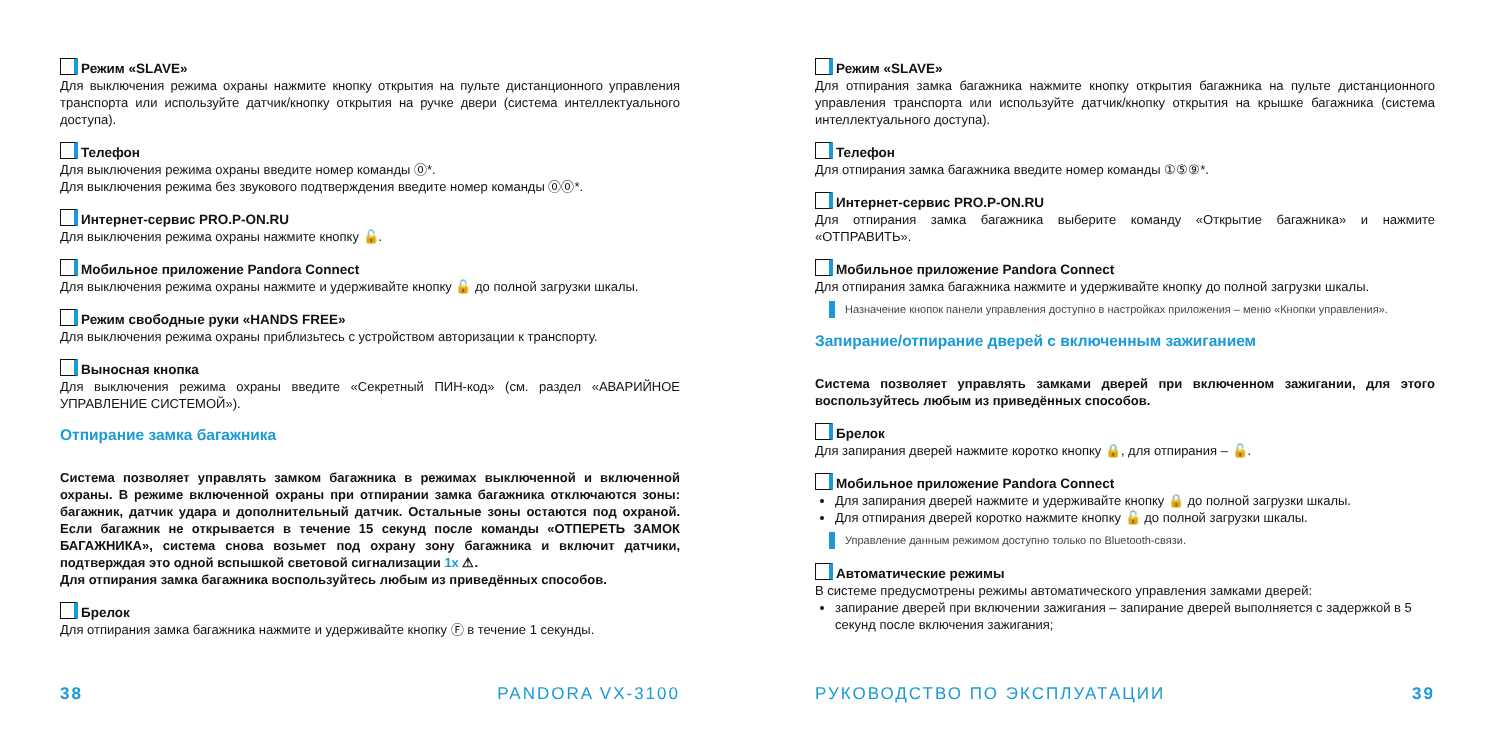Режим «SLAVE»
Для выключения режима охраны нажмите кнопку открытия на пульте дистанционного управления транспорта или используйте датчик/кнопку открытия на ручке двери (система интеллектуального доступа).
Телефон
Для выключения режима охраны введите номер команды ⓪*.
Для выключения режима без звукового подтверждения введите номер команды ⓪⓪*.
Интернет-сервис PRO.P-ON.RU
Для выключения режима охраны нажмите кнопку 🔓.
Мобильное приложение Pandora Connect
Для выключения режима охраны нажмите и удерживайте кнопку 🔓 до полной загрузки шкалы.
Режим свободные руки «HANDS FREE»
Для выключения режима охраны приблизьтесь с устройством авторизации к транспорту.
Выносная кнопка
Для выключения режима охраны введите «Секретный ПИН-код» (см. раздел «АВАРИЙНОЕ УПРАВЛЕНИЕ СИСТЕМОЙ»).
Отпирание замка багажника
Система позволяет управлять замком багажника в режимах выключенной и включенной охраны. В режиме включенной охраны при отпирании замка багажника отключаются зоны: багажник, датчик удара и дополнительный датчик. Остальные зоны остаются под охраной. Если багажник не открывается в течение 15 секунд после команды «ОТПЕРЕТЬ ЗАМОК БАГАЖНИКА», система снова возьмет под охрану зону багажника и включит датчики, подтверждая это одной вспышкой световой сигнализации 1x ⚠.
Для отпирания замка багажника воспользуйтесь любым из приведённых способов.
Брелок
Для отпирания замка багажника нажмите и удерживайте кнопку Ⓕ в течение 1 секунды.
38 PANDORA VX-3100
Режим «SLAVE»
Для отпирания замка багажника нажмите кнопку открытия багажника на пульте дистанционного управления транспорта или используйте датчик/кнопку открытия на крышке багажника (система интеллектуального доступа).
Телефон
Для отпирания замка багажника введите номер команды ①⑤⑨*.
Интернет-сервис PRO.P-ON.RU
Для отпирания замка багажника выберите команду «Открытие багажника» и нажмите «ОТПРАВИТЬ».
Мобильное приложение Pandora Connect
Для отпирания замка багажника нажмите и удерживайте кнопку до полной загрузки шкалы.
Назначение кнопок панели управления доступно в настройках приложения – меню «Кнопки управления».
Запирание/отпирание дверей с включенным зажиганием
Система позволяет управлять замками дверей при включенном зажигании, для этого воспользуйтесь любым из приведённых способов.
Брелок
Для запирания дверей нажмите коротко кнопку 🔒, для отпирания – 🔓.
Мобильное приложение Pandora Connect
Для запирания дверей нажмите и удерживайте кнопку 🔒 до полной загрузки шкалы.
Для отпирания дверей коротко нажмите кнопку 🔓 до полной загрузки шкалы.
Управление данным режимом доступно только по Bluetooth-связи.
Автоматические режимы
В системе предусмотрены режимы автоматического управления замками дверей:
запирание дверей при включении зажигания – запирание дверей выполняется с задержкой в 5 секунд после включения зажигания;
РУКОВОДСТВО ПО ЭКСПЛУАТАЦИИ 39